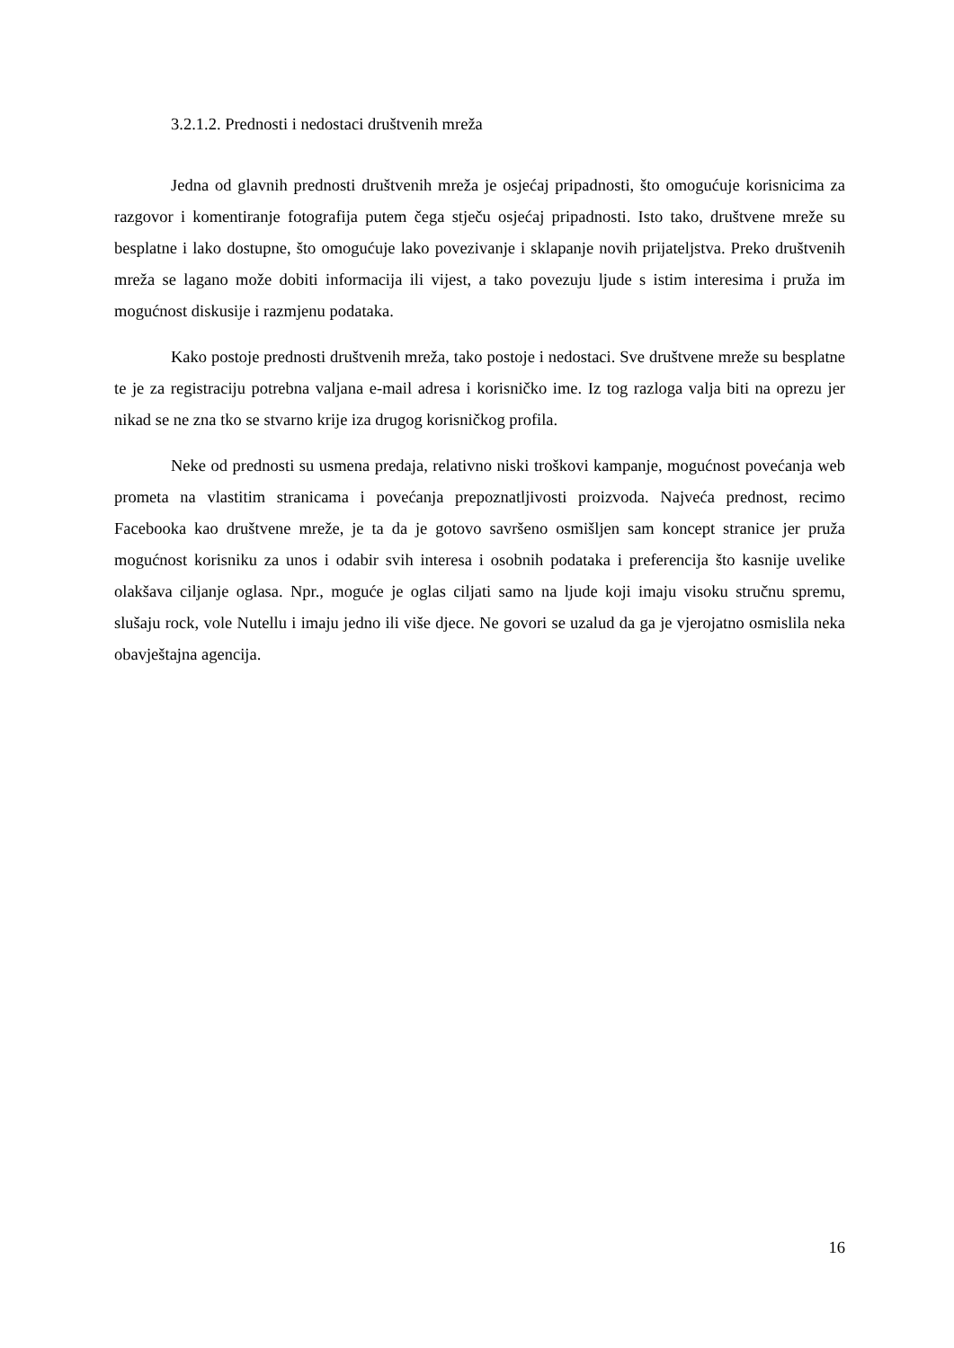3.2.1.2. Prednosti i nedostaci društvenih mreža
Jedna od glavnih prednosti društvenih mreža je osjećaj pripadnosti, što omogućuje korisnicima za razgovor i komentiranje fotografija putem čega stječu osjećaj pripadnosti. Isto tako, društvene mreže su besplatne i lako dostupne, što omogućuje lako povezivanje i sklapanje novih prijateljstva. Preko društvenih mreža se lagano može dobiti informacija ili vijest, a tako povezuju ljude s istim interesima i pruža im mogućnost diskusije i razmjenu podataka.
Kako postoje prednosti društvenih mreža, tako postoje i nedostaci. Sve društvene mreže su besplatne te je za registraciju potrebna valjana e-mail adresa i korisničko ime. Iz tog razloga valja biti na oprezu jer nikad se ne zna tko se stvarno krije iza drugog korisničkog profila.
Neke od prednosti su usmena predaja, relativno niski troškovi kampanje, mogućnost povećanja web prometa na vlastitim stranicama i povećanja prepoznatljivosti proizvoda. Najveća prednost, recimo Facebooka kao društvene mreže, je ta da je gotovo savršeno osmišljen sam koncept stranice jer pruža mogućnost korisniku za unos i odabir svih interesa i osobnih podataka i preferencija što kasnije uvelike olakšava ciljanje oglasa. Npr., moguće je oglas ciljati samo na ljude koji imaju visoku stručnu spremu, slušaju rock, vole Nutellu i imaju jedno ili više djece. Ne govori se uzalud da ga je vjerojatno osmislila neka obavještajna agencija.
16